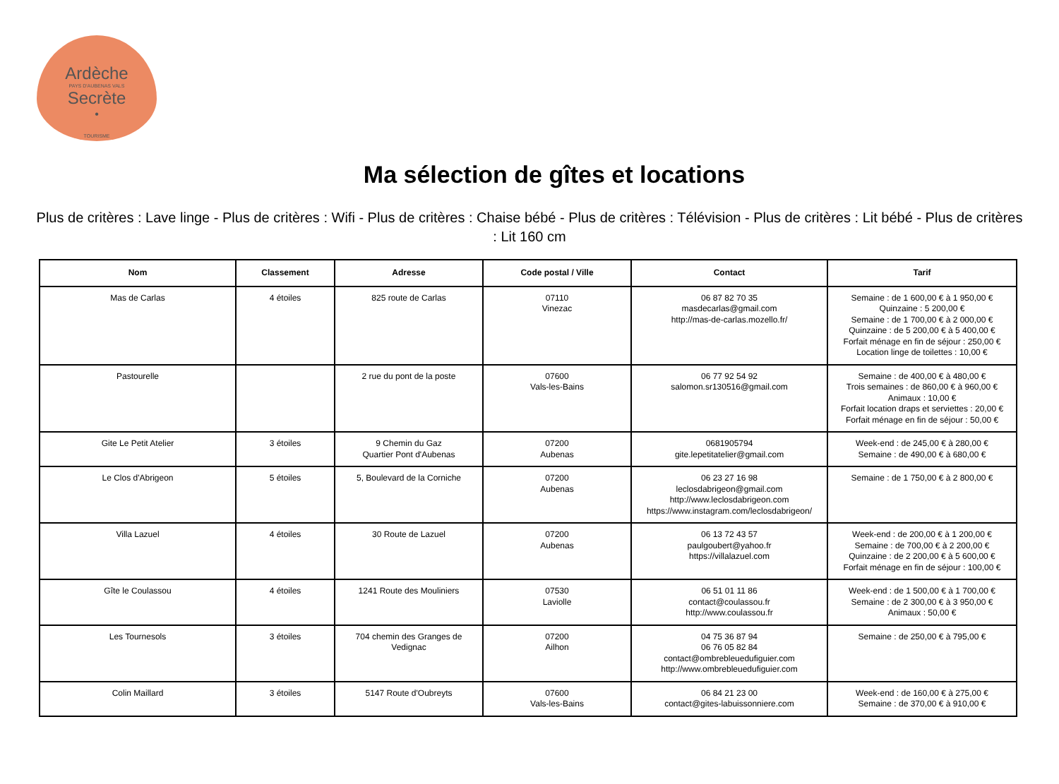Ardèche
PAYS D'AUBENAS VALS
Secrète
•
TOURISME
Ma sélection de gîtes et locations
Plus de critères : Lave linge - Plus de critères : Wifi - Plus de critères : Chaise bébé - Plus de critères : Télévision - Plus de critères : Lit bébé - Plus de critères : Lit 160 cm
| Nom | Classement | Adresse | Code postal / Ville | Contact | Tarif |
| --- | --- | --- | --- | --- | --- |
| Mas de Carlas | 4 étoiles | 825 route de Carlas | 07110 Vinezac | 06 87 82 70 35 masdecarlas@gmail.com http://mas-de-carlas.mozello.fr/ | Semaine : de 1 600,00 € à 1 950,00 € Quinzaine : 5 200,00 € Semaine : de 1 700,00 € à 2 000,00 € Quinzaine : de 5 200,00 € à 5 400,00 € Forfait ménage en fin de séjour : 250,00 € Location linge de toilettes : 10,00 € |
| Pastourelle | | 2 rue du pont de la poste | 07600 Vals-les-Bains | 06 77 92 54 92 salomon.sr130516@gmail.com | Semaine : de 400,00 € à 480,00 € Trois semaines : de 860,00 € à 960,00 € Animaux : 10,00 € Forfait location draps et serviettes : 20,00 € Forfait ménage en fin de séjour : 50,00 € |
| Gite Le Petit Atelier | 3 étoiles | 9 Chemin du Gaz Quartier Pont d'Aubenas | 07200 Aubenas | 0681905794 gite.lepetitatelier@gmail.com | Week-end : de 245,00 € à 280,00 € Semaine : de 490,00 € à 680,00 € |
| Le Clos d'Abrigeon | 5 étoiles | 5, Boulevard de la Corniche | 07200 Aubenas | 06 23 27 16 98 leclosdabrigeon@gmail.com http://www.leclosdabrigeon.com https://www.instagram.com/leclosdabrigeon/ | Semaine : de 1 750,00 € à 2 800,00 € |
| Villa Lazuel | 4 étoiles | 30 Route de Lazuel | 07200 Aubenas | 06 13 72 43 57 paulgoubert@yahoo.fr https://villalazuel.com | Week-end : de 200,00 € à 1 200,00 € Semaine : de 700,00 € à 2 200,00 € Quinzaine : de 2 200,00 € à 5 600,00 € Forfait ménage en fin de séjour : 100,00 € |
| Gîte le Coulassou | 4 étoiles | 1241 Route des Mouliniers | 07530 Laviolle | 06 51 01 11 86 contact@coulassou.fr http://www.coulassou.fr | Week-end : de 1 500,00 € à 1 700,00 € Semaine : de 2 300,00 € à 3 950,00 € Animaux : 50,00 € |
| Les Tournesols | 3 étoiles | 704 chemin des Granges de Vedignac | 07200 Ailhon | 04 75 36 87 94 06 76 05 82 84 contact@ombrebleuedufiguier.com http://www.ombrebleuedufiguier.com | Semaine : de 250,00 € à 795,00 € |
| Colin Maillard | 3 étoiles | 5147 Route d'Oubreyts | 07600 Vals-les-Bains | 06 84 21 23 00 contact@gites-labuissonniere.com | Week-end : de 160,00 € à 275,00 € Semaine : de 370,00 € à 910,00 € |